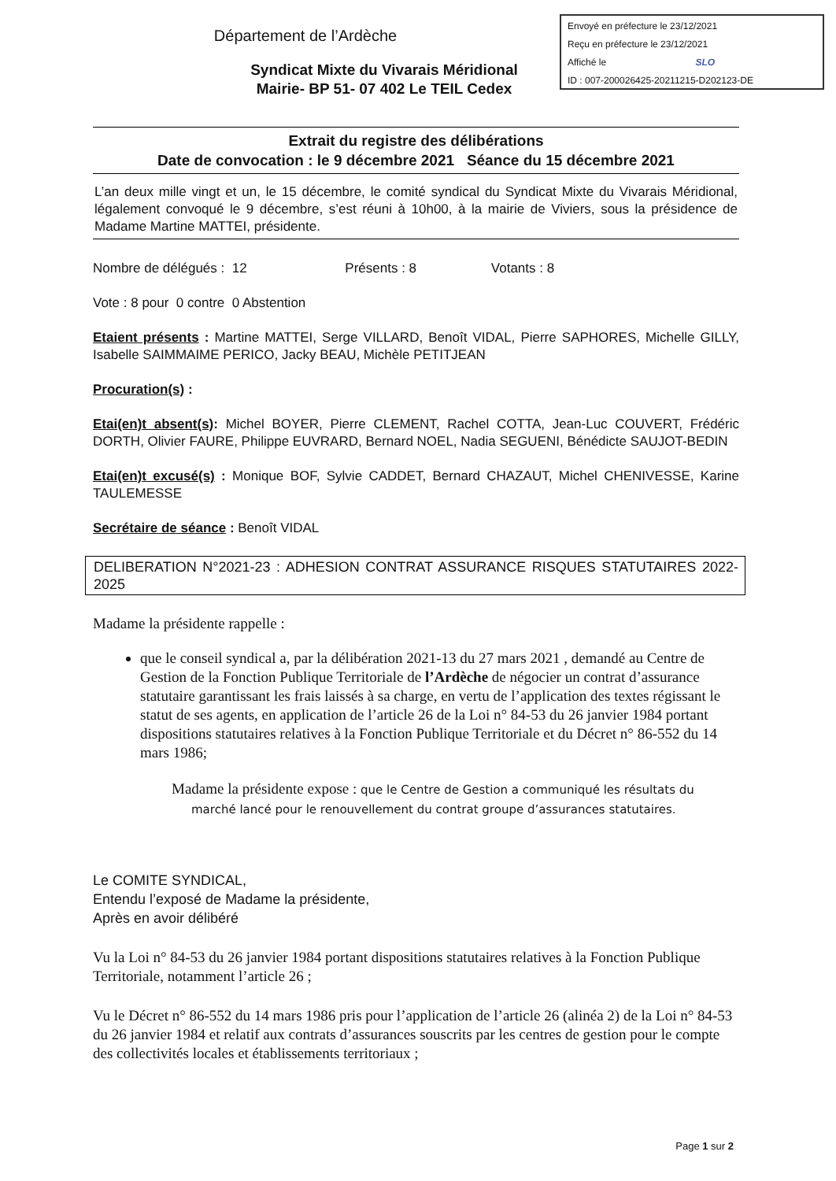Envoyé en préfecture le 23/12/2021
Reçu en préfecture le 23/12/2021
Affiché le SLO
ID : 007-200026425-20211215-D202123-DE
Département de l’Ardèche
Syndicat Mixte du Vivarais Méridional
Mairie- BP 51- 07 402 Le TEIL Cedex
Extrait du registre des délibérations
Date de convocation : le 9 décembre 2021 Séance du 15 décembre 2021
L’an deux mille vingt et un, le 15 décembre, le comité syndical du Syndicat Mixte du Vivarais Méridional, légalement convoqué le 9 décembre, s’est réuni à 10h00, à la mairie de Viviers, sous la présidence de Madame Martine MATTEI, présidente.
Nombre de délégués : 12 Présents : 8 Votants : 8
Vote : 8 pour 0 contre 0 Abstention
Etaient présents : Martine MATTEI, Serge VILLARD, Benoît VIDAL, Pierre SAPHORES, Michelle GILLY, Isabelle SAIMMAIME PERICO, Jacky BEAU, Michèle PETITJEAN
Procuration(s) :
Etai(en)t absent(s): Michel BOYER, Pierre CLEMENT, Rachel COTTA, Jean-Luc COUVERT, Frédéric DORTH, Olivier FAURE, Philippe EUVRARD, Bernard NOEL, Nadia SEGUENI, Bénédicte SAUJOT-BEDIN
Etai(en)t excusé(s) : Monique BOF, Sylvie CADDET, Bernard CHAZAUT, Michel CHENIVESSE, Karine TAULEMESSE
Secrétaire de séance : Benoît VIDAL
DELIBERATION N°2021-23 : ADHESION CONTRAT ASSURANCE RISQUES STATUTAIRES 2022- 2025
Madame la présidente rappelle :
que le conseil syndical a, par la délibération 2021-13 du 27 mars 2021 , demandé au Centre de Gestion de la Fonction Publique Territoriale de l’Ardèche de négocier un contrat d’assurance statutaire garantissant les frais laissés à sa charge, en vertu de l’application des textes régissant le statut de ses agents, en application de l’article 26 de la Loi n° 84-53 du 26 janvier 1984 portant dispositions statutaires relatives à la Fonction Publique Territoriale et du Décret n° 86-552 du 14 mars 1986;
Madame la présidente expose : que le Centre de Gestion a communiqué les résultats du marché lancé pour le renouvellement du contrat groupe d’assurances statutaires.
Le COMITE SYNDICAL,
Entendu l’exposé de Madame la présidente,
Après en avoir délibéré
Vu la Loi n° 84-53 du 26 janvier 1984 portant dispositions statutaires relatives à la Fonction Publique Territoriale, notamment l’article 26 ;
Vu le Décret n° 86-552 du 14 mars 1986 pris pour l’application de l’article 26 (alinéa 2) de la Loi n° 84-53 du 26 janvier 1984 et relatif aux contrats d’assurances souscrits par les centres de gestion pour le compte des collectivités locales et établissements territoriaux ;
Page 1 sur 2